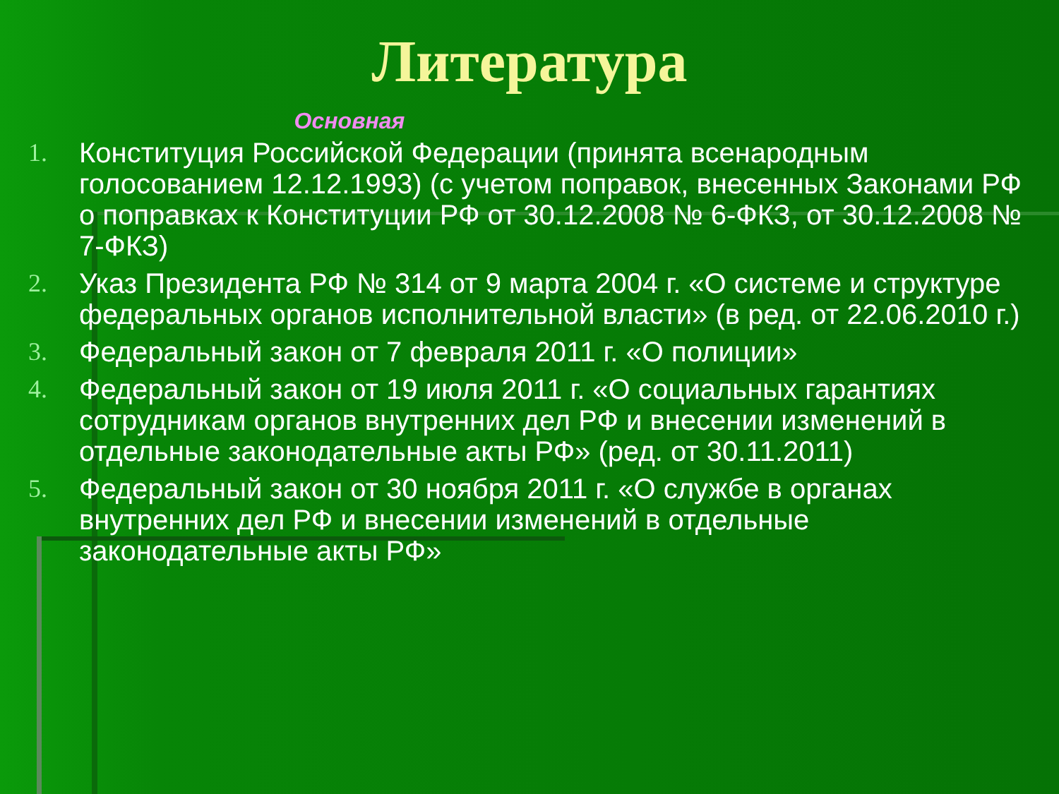Литература
Основная
1. Конституция Российской Федерации (принята всенародным голосованием 12.12.1993) (с учетом поправок, внесенных Законами РФ о поправках к Конституции РФ от 30.12.2008 № 6-ФКЗ, от 30.12.2008 № 7-ФКЗ)
2. Указ Президента РФ № 314 от 9 марта 2004 г. «О системе и структуре федеральных органов исполнительной власти» (в ред. от 22.06.2010 г.)
3. Федеральный закон от 7 февраля 2011 г. «О полиции»
4. Федеральный закон от 19 июля 2011 г. «О социальных гарантиях сотрудникам органов внутренних дел РФ и внесении изменений в отдельные законодательные акты РФ» (ред. от 30.11.2011)
5. Федеральный закон от 30 ноября 2011 г. «О службе в органах внутренних дел РФ и внесении изменений в отдельные законодательные акты РФ»